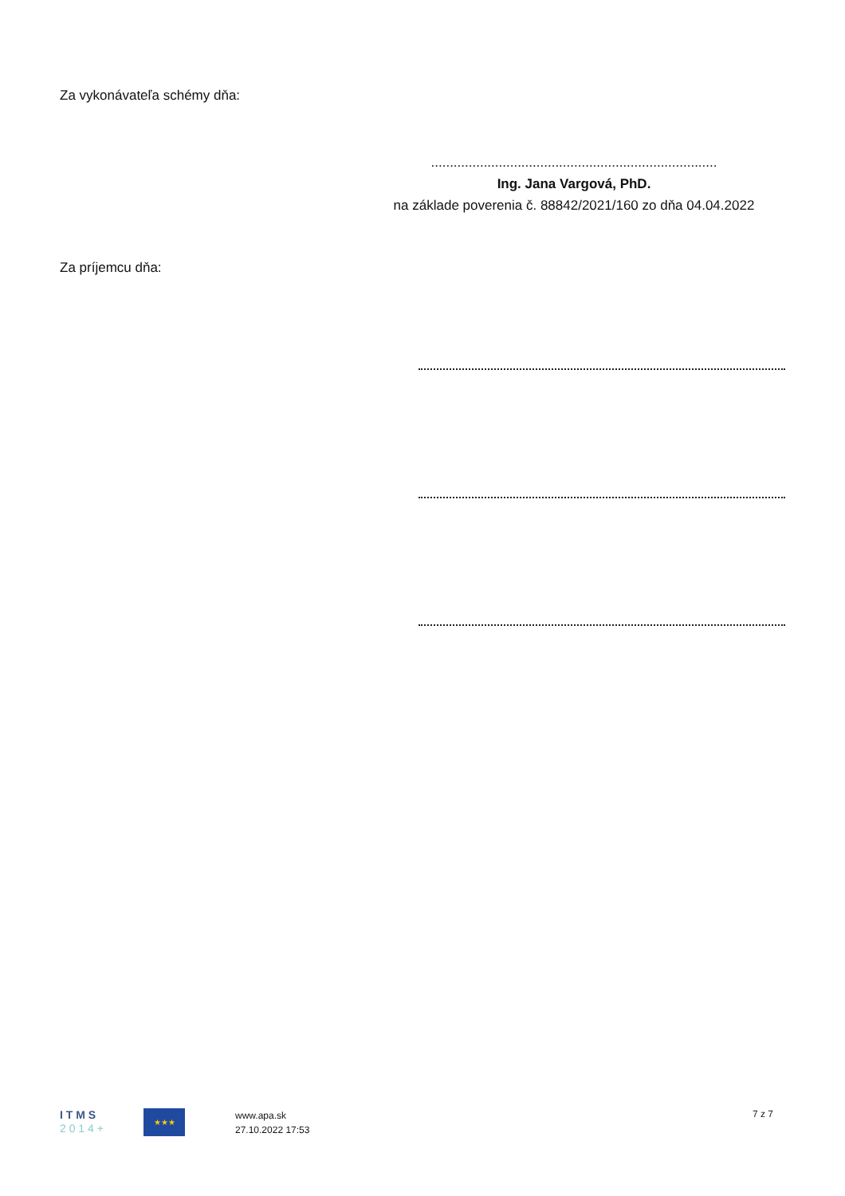Za vykonávateľa schémy dňa:
............................................................................
Ing. Jana Vargová, PhD.
na základe poverenia č. 88842/2021/160 zo dňa 04.04.2022
Za príjemcu dňa:
I T M S
2 0 1 4 +
★★★
www.apa.sk
27.10.2022 17:53
7 z 7